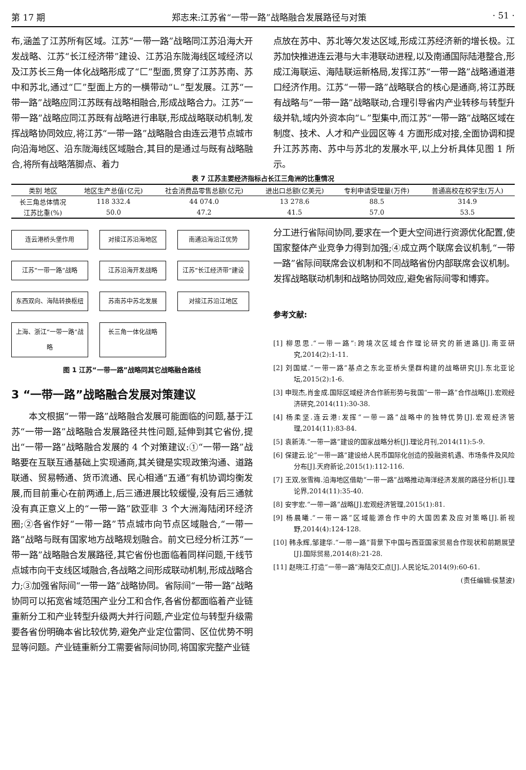第 17 期 郑志来:江苏省“一带一路”战略融合发展路径与对策 · 51 ·
布,涵盖了江苏所有区域。江苏“一带一路”战略同江苏沿海大开发战略、江苏“长江经济带”建设、江苏沿东陇海线区域经济以及江苏长三角一体化战略形成了“匚”型面,贯穿了江苏苏南、苏中和苏北,通过“匚”型面上方的一横带动“∟”型发展。江苏“一带一路”战略应同江苏既有战略相融合,形成战略合力。江苏“一带一路”战略应同江苏既有战略进行串联,形成战略联动机制,发挥战略协同效应,将江苏“一带一路”战略融合由连云港节点城市向沿海地区、沿东陇海线区域融合,其目的是通过与既有战略融合,将所有战略落脚点、着力
点放在苏中、苏北等欠发达区域,形成江苏经济新的增长极。江苏加快推进连云港与大丰港联动进程,以及南通国际陆港整合,形成江海联运、海陆联运新格局,发挥江苏“一带一路”战略通道港口经济作用。江苏“一带一路”战略联合的核心是通商,将江苏既有战略与“一带一路”战略联动,合理引导省内产业转移与转型升级并轨,域内外资本向“∟”型集中,而江苏“一带一路”战略区域在制度、技术、人才和产业园区等 4 方面形成对接,全面协调和提升江苏苏南、苏中与苏北的发展水平,以上分析具体见图 1 所示。
表 7 江苏主要经济指标占长江三角洲的比重情况
| 类别 地区 | 地区生产总值(亿元) | 社会消费品零售总额(亿元) | 进出口总额(亿美元) | 专利申请受理量(万件) | 普通高校在校学生(万人) |
| --- | --- | --- | --- | --- | --- |
| 长三角总体情况 | 118 332.4 | 44 074.0 | 13 278.6 | 88.5 | 314.9 |
| 江苏比重(%) | 50.0 | 47.2 | 41.5 | 57.0 | 53.5 |
连云港桥头堡作用
对接江苏沿海地区
南通沿海沿江优势
江苏“一带一路”战略
江苏沿海开发战略
江苏“长江经济带”建设
东西双向、海陆转换枢纽
苏南苏中苏北发展
对接江苏沿江地区
上海、浙江“一带一路”战略
长三角一体化战略
图 1 江苏“一带一路”战略同其它战略融合路线
3 “一带一路”战略融合发展对策建议
　　本文根据“一带一路”战略融合发展可能面临的问题,基于江苏“一带一路”战略融合发展路径共性问题,延伸到其它省份,提出“一带一路”战略融合发展的 4 个对策建议:①“一带一路”战略要在互联互通基础上实现通商,其关键是实现政策沟通、道路联通、贸易畅通、货币流通、民心相通“五通”有机协调均衡发展,而目前重心在前两通上,后三通进展比较缓慢,没有后三通就没有真正意义上的“一带一路”欧亚非 3 个大洲海陆闭环经济圈;②各省作好“一带一路”节点城市向节点区域融合,“一带一路”战略与既有国家地方战略规划融合。前文已经分析江苏“一带一路”战略融合发展路径,其它省份也面临着同样问题,干线节点城市向干支线区域融合,各战略之间形成联动机制,形成战略合力;③加强省际间“一带一路”战略协同。省际间“一带一路”战略协同可以拓宽省域范围产业分工和合作,各省份都面临着产业链重新分工和产业转型升级两大并行问题,产业定位与转型升级需要各省份明确本省比较优势,避免产业定位雷同、区位优势不明显等问题。产业链重新分工需要省际间协同,将国家完整产业链
分工进行省际间协同,要求在一个更大空间进行资源优化配置,使国家整体产业竞争力得到加强;④成立两个联席会议机制,“一带一路”省际间联席会议机制和不同战略省份内部联席会议机制。发挥战略联动机制和战略协同效应,避免省际间零和博弈。
参考文献:
[1] 柳思思.“一带一路”:跨境次区域合作理论研究的新进路[J].南亚研究,2014(2):1-11.
[2] 刘国斌.“一带一路”基点之东北亚桥头堡群构建的战略研究[J].东北亚论坛,2015(2):1-6.
[3] 申现杰,肖金成.国际区域经济合作新形势与我国“一带一路”合作战略[J].宏观经济研究,2014(11):30-38.
[4] 杨柔坚.连云港:发挥“一带一路”战略中的独特优势[J].宏观经济管理,2014(11):83-84.
[5] 袁新涛.“一带一路”建设的国家战略分析[J].理论月刊,2014(11):5-9.
[6] 保建云.论“一带一路”建设给人民币国际化创造的投融资机遇、市场条件及风险分布[J].天府新论,2015(1):112-116.
[7] 王双,张雪梅.沿海地区借助“一带一路”战略推动海洋经济发展的路径分析[J].理论界,2014(11):35-40.
[8] 安宇宏.“一带一路”战略[J].宏观经济管理,2015(1):81.
[9] 杨晨曦.“一带一路”区域能源合作中的大国因素及应对策略[J].新视野,2014(4):124-128.
[10] 韩永辉,邹建华.“一带一路”背景下中国与西亚国家贸易合作现状和前期展望[J].国际贸易,2014(8):21-28.
[11] 赵晓江.打造“一带一路”海陆交汇点[J].人民论坛,2014(9):60-61.
(责任编辑:侯慧波)